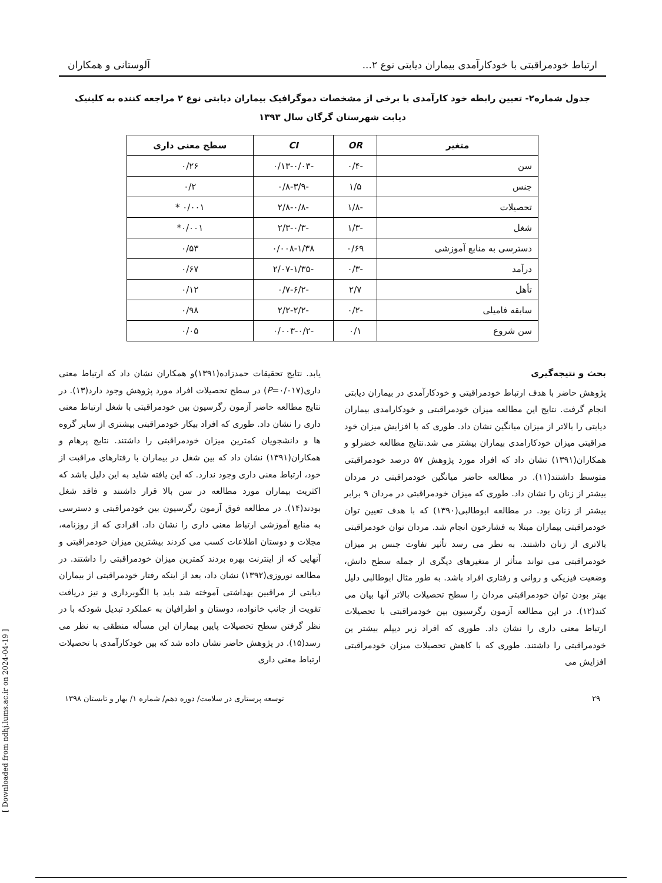ارتباط خودمراقبتی با خودکارآمدی بیماران دیابتی نوع ۲... آلوستانی و همکاران
جدول شماره۲- تعیین رابطه خود کارآمدی با برخی از مشخصات دموگرافیک بیماران دیابتی نوع ۲ مراجعه کننده به کلینیک
دیابت شهرستان گرگان سال ۱۳۹۳
| متغیر | OR | CI | سطح معنی داری |
| --- | --- | --- | --- |
| سن | -۰/۴ | -۰/۱۳-۰/۰۳ | ۰/۲۶ |
| جنس | ۱/۵ | -۰/۸-۳/۹ | ۰/۲ |
| تحصیلات | -۱/۸ | -۲/۸-۰/۸ | ۰/۰۰۱ * |
| شغل | -۱/۳ | -۲/۳-۰/۳ | ۰/۰۰۱* |
| دسترسی به منابع آموزشی | ۰/۶۹ | ۰/۰۰۸-۱/۳۸ | ۰/۵۳ |
| درآمد | -۰/۳ | -۲/۰۷-۱/۳۵ | ۰/۶۷ |
| تأهل | ۲/۷ | -۰/۷-۶/۲ | ۰/۱۲ |
| سابقه فامیلی | -۰/۲ | -۲/۲-۲/۲ | ۰/۹۸ |
| سن شروع | ۰/۱ | -۰/۰۰۳-۰/۲ | ۰/۰۵ |
بحث و نتیجه‌گیری
پژوهش حاضر با هدف ارتباط خودمراقبتی و خودکارآمدی در بیماران دیابتی انجام گرفت. نتایج این مطالعه میزان خودمراقبتی و خودکارامدی بیماران دیابتی را بالاتر از میزان میانگین نشان داد. طوری که با افزایش میزان خود مراقبتی میزان خودکارامدی بیماران بیشتر می شد.نتایج مطالعه خضرلو و همکاران(۱۳۹۱) نشان داد که افراد مورد پژوهش ۵۷ درصد خودمراقبتی متوسط داشتند(۱۱). در مطالعه حاضر میانگین خودمراقبتی در مردان بیشتر از زنان را نشان داد. طوری که میزان خودمراقبتی در مردان ۹ برابر بیشتر از زنان بود. در مطالعه ابوطالبی(۱۳۹۰) که با هدف تعیین توان خودمراقبتی بیماران مبتلا به فشارخون انجام شد. مردان توان خودمراقبتی بالاتری از زنان داشتند. به نظر می رسد تأثیر تفاوت جنس بر میزان خودمراقبتی می تواند متأثر از متغیرهای دیگری از جمله سطح دانش، وضعیت فیزیکی و روانی و رفتاری افراد باشد. به طور مثال ابوطالبی دلیل بهتر بودن توان خودمراقبتی مردان را سطح تحصیلات بالاتر آنها بیان می کند(۱۲). در این مطالعه آزمون رگرسیون بین خودمراقبتی با تحصیلات ارتباط معنی داری را نشان داد. طوری که افراد زیر دیپلم بیشتر ین خودمراقبتی را داشتند. طوری که با کاهش تحصیلات میزان خودمراقبتی افزایش می
یابد. نتایج تحقیقات حمدزاده(۱۳۹۱)و همکاران نشان داد که ارتباط معنی داری(P=۰/۰۱۷) در سطح تحصیلات افراد مورد پژوهش وجود دارد(۱۳). در نتایج مطالعه حاضر آزمون رگرسیون بین خودمراقبتی با شغل ارتباط معنی داری را نشان داد. طوری که افراد بیکار خودمراقبتی بیشتری از سایر گروه ها و دانشجویان کمترین میزان خودمراقبتی را داشتند. نتایج پرهام و همکاران(۱۳۹۱) نشان داد که بین شغل در بیماران با رفتارهای مراقبت از خود، ارتباط معنی داری وجود ندارد. که این یافته شاید به این دلیل باشد که اکثریت بیماران مورد مطالعه در سن بالا قرار داشتند و فاقد شغل بودند(۱۴). در مطالعه فوق آزمون رگرسیون بین خودمراقبتی و دسترسی به منابع آموزشی ارتباط معنی داری را نشان داد. افرادی که از روزنامه، مجلات و دوستان اطلاعات کسب می کردند بیشترین میزان خودمراقبتی و آنهایی که از اینترنت بهره بردند کمترین میزان خودمراقبتی را داشتند. در مطالعه نوروزی(۱۳۹۲) نشان داد، بعد از اینکه رفتار خودمراقبتی از بیماران دیابتی از مراقبین بهداشتی آموخته شد باید با الگوبرداری و نیز دریافت تقویت از جانب خانواده، دوستان و اطرافیان به عملکرد تبدیل شودکه با در نظر گرفتن سطح تحصیلات پایین بیماران این مسأله منطقی به نظر می رسد(۱۵). در پژوهش حاضر نشان داده شد که بین خودکارآمدی با تحصیلات ارتباط معنی داری
۲۹ توسعه پرستاری در سلامت/ دوره دهم/ شماره ۱/ بهار و تابستان ۱۳۹۸
[ Downloaded from ndhj.lums.ac.ir on 2024-04-19 ]